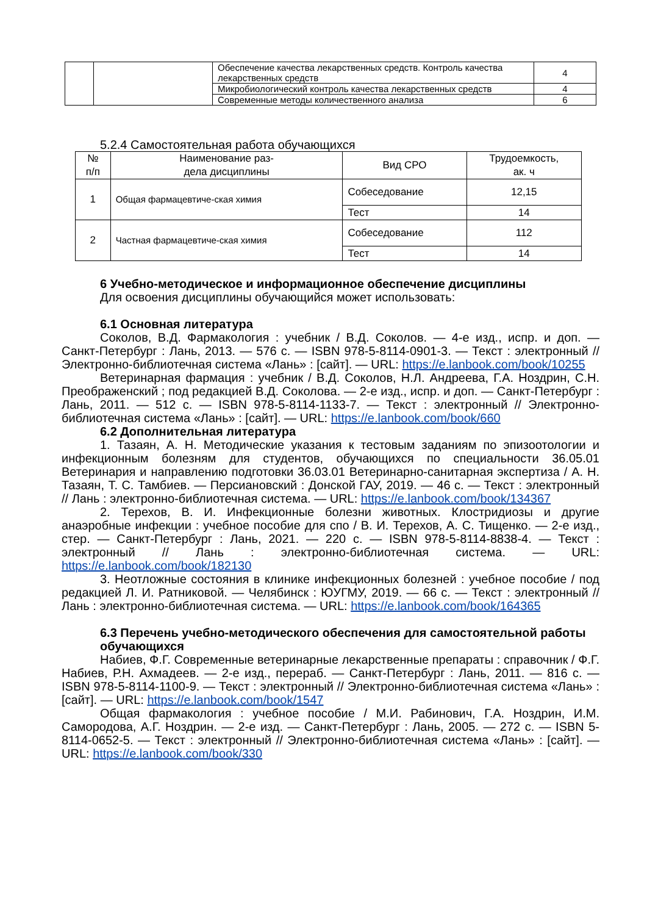| | | Обеспечение качества лекарственных средств. Контроль качества лекарственных средств | 4 |
| | | Микробиологический контроль качества лекарственных средств | 4 |
| | | Современные методы количественного анализа | 6 |
5.2.4 Самостоятельная работа обучающихся
| № п/п | Наименование раз- дела дисциплины | Вид СРО | Трудоемкость, ак. ч |
| --- | --- | --- | --- |
| 1 | Общая фармацевтиче-ская химия | Собеседование | 12,15 |
| | | Тест | 14 |
| 2 | Частная фармацевтиче-ская химия | Собеседование | 112 |
| | | Тест | 14 |
6 Учебно-методическое и информационное обеспечение дисциплины
Для освоения дисциплины обучающийся может использовать:
6.1 Основная литература
Соколов, В.Д. Фармакология : учебник / В.Д. Соколов. — 4-е изд., испр. и доп. — Санкт-Петербург : Лань, 2013. — 576 с. — ISBN 978-5-8114-0901-3. — Текст : электронный // Электронно-библиотечная система «Лань» : [сайт]. — URL: https://e.lanbook.com/book/10255
Ветеринарная фармация : учебник / В.Д. Соколов, Н.Л. Андреева, Г.А. Ноздрин, С.Н. Преображенский ; под редакцией В.Д. Соколова. — 2-е изд., испр. и доп. — Санкт-Петербург : Лань, 2011. — 512 с. — ISBN 978-5-8114-1133-7. — Текст : электронный // Электронно-библиотечная система «Лань» : [сайт]. — URL: https://e.lanbook.com/book/660
6.2 Дополнительная литература
1. Тазаян, А. Н. Методические указания к тестовым заданиям по эпизоотологии и инфекционным болезням для студентов, обучающихся по специальности 36.05.01 Ветеринария и направлению подготовки 36.03.01 Ветеринарно-санитарная экспертиза / А. Н. Тазаян, Т. С. Тамбиев. — Персиановский : Донской ГАУ, 2019. — 46 с. — Текст : электронный // Лань : электронно-библиотечная система. — URL: https://e.lanbook.com/book/134367
2. Терехов, В. И. Инфекционные болезни животных. Клостридиозы и другие анаэробные инфекции : учебное пособие для спо / В. И. Терехов, А. С. Тищенко. — 2-е изд., стер. — Санкт-Петербург : Лань, 2021. — 220 с. — ISBN 978-5-8114-8838-4. — Текст : электронный // Лань : электронно-библиотечная система. — URL: https://e.lanbook.com/book/182130
3. Неотложные состояния в клинике инфекционных болезней : учебное пособие / под редакцией Л. И. Ратниковой. — Челябинск : ЮУГМУ, 2019. — 66 с. — Текст : электронный // Лань : электронно-библиотечная система. — URL: https://e.lanbook.com/book/164365
6.3 Перечень учебно-методического обеспечения для самостоятельной работы обучающихся
Набиев, Ф.Г. Современные ветеринарные лекарственные препараты : справочник / Ф.Г. Набиев, Р.Н. Ахмадеев. — 2-е изд., перераб. — Санкт-Петербург : Лань, 2011. — 816 с. — ISBN 978-5-8114-1100-9. — Текст : электронный // Электронно-библиотечная система «Лань» : [сайт]. — URL: https://e.lanbook.com/book/1547
Общая фармакология : учебное пособие / М.И. Рабинович, Г.А. Ноздрин, И.М. Самородова, А.Г. Ноздрин. — 2-е изд. — Санкт-Петербург : Лань, 2005. — 272 с. — ISBN 5-8114-0652-5. — Текст : электронный // Электронно-библиотечная система «Лань» : [сайт]. — URL: https://e.lanbook.com/book/330